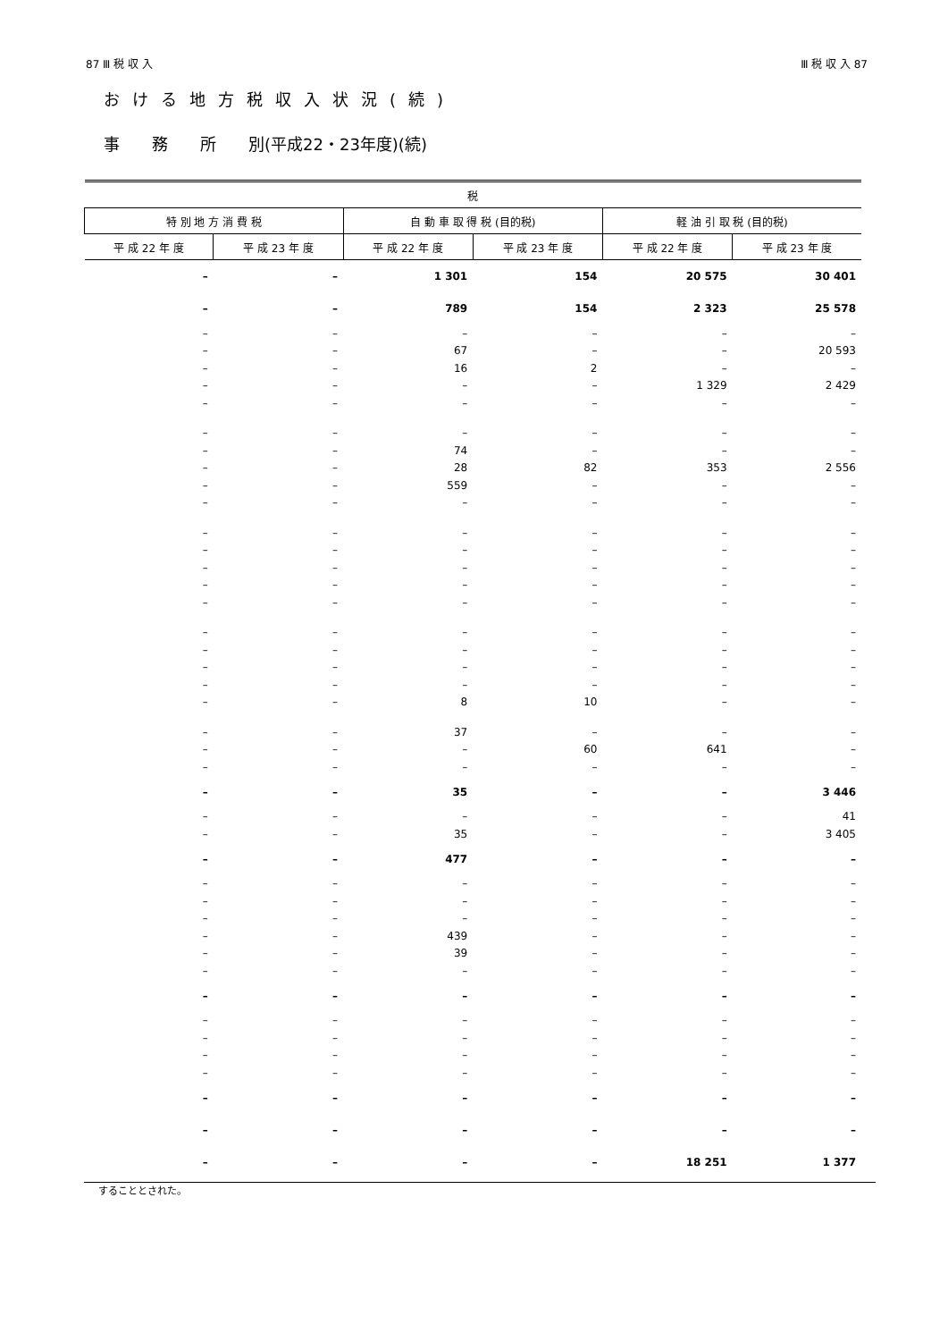87 Ⅲ 税 収 入 Ⅲ 税 収 入 87
おける地方税収入状況(続)
事　　務　　所　　別(平成22・23年度)(続)
| 税 | | | | | |
| --- | --- | --- | --- | --- | --- |
| 特 別 地 方 消 費 税 | | 自 動 車 取 得 税 (目的税) | | 軽 油 引 取 税 (目的税) | |
| 平 成 22 年 度 | 平 成 23 年 度 | 平 成 22 年 度 | 平 成 23 年 度 | 平 成 22 年 度 | 平 成 23 年 度 |
| – | – | 1 301 | 154 | 20 575 | 30 401 |
| – | – | 789 | 154 | 2 323 | 25 578 |
| – | – | – | – | – | – |
| – | – | 67 | – | – | 20 593 |
| – | – | 16 | 2 | – | – |
| – | – | – | – | 1 329 | 2 429 |
| – | – | – | – | – | – |
| – | – | – | – | – | – |
| – | – | 74 | – | – | – |
| – | – | 28 | 82 | 353 | 2 556 |
| – | – | 559 | – | – | – |
| – | – | – | – | – | – |
| – | – | – | – | – | – |
| – | – | – | – | – | – |
| – | – | – | – | – | – |
| – | – | – | – | – | – |
| – | – | – | – | – | – |
| – | – | – | – | – | – |
| – | – | – | – | – | – |
| – | – | – | – | – | – |
| – | – | – | – | – | – |
| – | – | 8 | 10 | – | – |
| – | – | 37 | – | – | – |
| – | – | – | 60 | 641 | – |
| – | – | – | – | – | – |
| – | – | 35 | – | – | 3 446 |
| – | – | – | – | – | 41 |
| – | – | 35 | – | – | 3 405 |
| – | – | 477 | – | – | – |
| – | – | – | – | – | – |
| – | – | – | – | – | – |
| – | – | – | – | – | – |
| – | – | 439 | – | – | – |
| – | – | 39 | – | – | – |
| – | – | – | – | – | – |
| – | – | – | – | – | – |
| – | – | – | – | – | – |
| – | – | – | – | – | – |
| – | – | – | – | – | – |
| – | – | – | – | – | – |
| – | – | – | – | – | – |
| – | – | – | – | – | – |
| – | – | – | – | 18 251 | 1 377 |
することとされた。